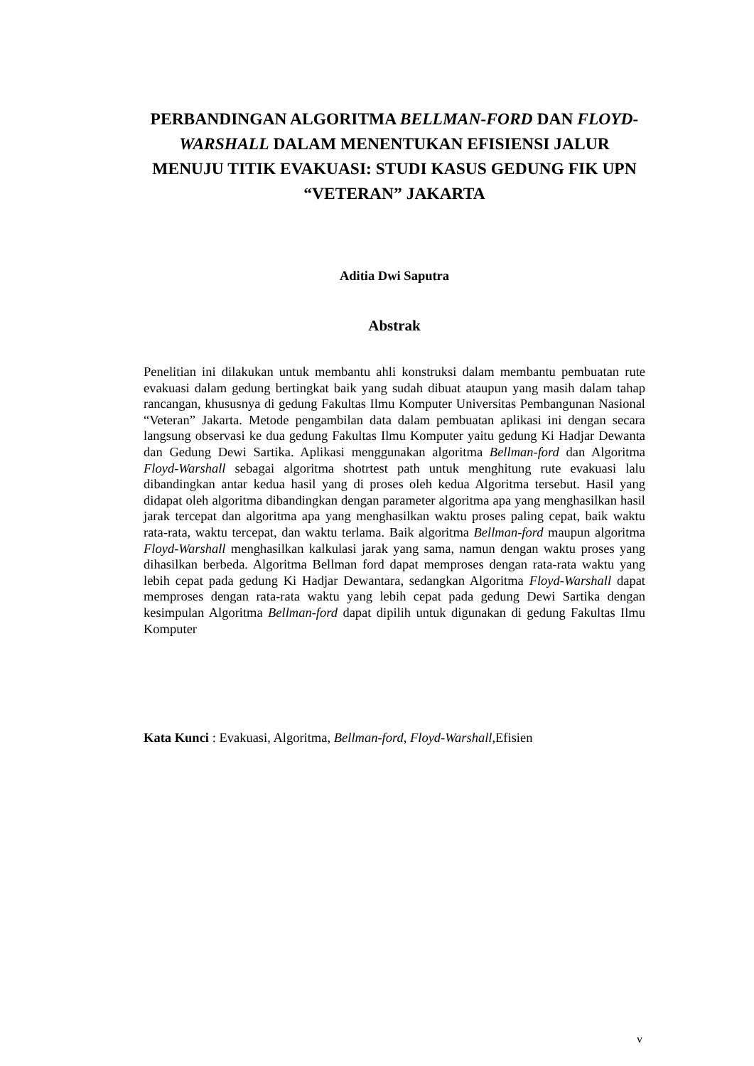PERBANDINGAN ALGORITMA BELLMAN-FORD DAN FLOYD-WARSHALL DALAM MENENTUKAN EFISIENSI JALUR MENUJU TITIK EVAKUASI: STUDI KASUS GEDUNG FIK UPN “VETERAN” JAKARTA
Aditia Dwi Saputra
Abstrak
Penelitian ini dilakukan untuk membantu ahli konstruksi dalam membantu pembuatan rute evakuasi dalam gedung bertingkat baik yang sudah dibuat ataupun yang masih dalam tahap rancangan, khususnya di gedung Fakultas Ilmu Komputer Universitas Pembangunan Nasional “Veteran” Jakarta. Metode pengambilan data dalam pembuatan aplikasi ini dengan secara langsung observasi ke dua gedung Fakultas Ilmu Komputer yaitu gedung Ki Hadjar Dewanta dan Gedung Dewi Sartika. Aplikasi menggunakan algoritma Bellman-ford dan Algoritma Floyd-Warshall sebagai algoritma shotrtest path untuk menghitung rute evakuasi lalu dibandingkan antar kedua hasil yang di proses oleh kedua Algoritma tersebut. Hasil yang didapat oleh algoritma dibandingkan dengan parameter algoritma apa yang menghasilkan hasil jarak tercepat dan algoritma apa yang menghasilkan waktu proses paling cepat, baik waktu rata-rata, waktu tercepat, dan waktu terlama. Baik algoritma Bellman-ford maupun algoritma Floyd-Warshall menghasilkan kalkulasi jarak yang sama, namun dengan waktu proses yang dihasilkan berbeda. Algoritma Bellman ford dapat memproses dengan rata-rata waktu yang lebih cepat pada gedung Ki Hadjar Dewantara, sedangkan Algoritma Floyd-Warshall dapat memproses dengan rata-rata waktu yang lebih cepat pada gedung Dewi Sartika dengan kesimpulan Algoritma Bellman-ford dapat dipilih untuk digunakan di gedung Fakultas Ilmu Komputer
Kata Kunci : Evakuasi, Algoritma, Bellman-ford, Floyd-Warshall,Efisien
v